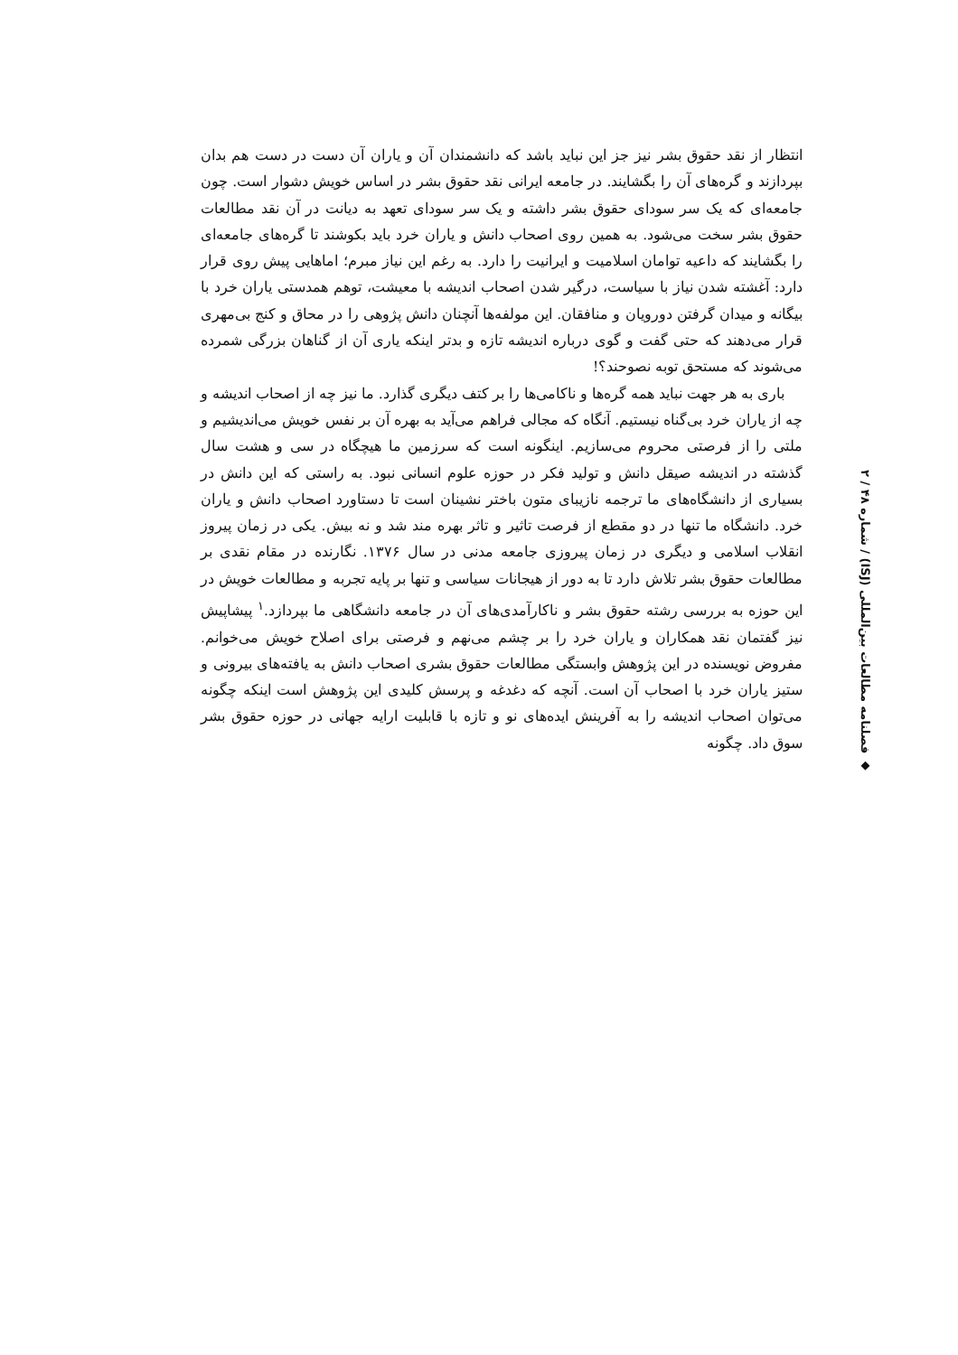انتظار از نقد حقوق بشر نیز جز این نباید باشد که دانشمندان آن و یاران آن دست در دست هم بدان بپردازند و گره‌های آن را بگشایند. در جامعه ایرانی نقد حقوق بشر در اساس خویش دشوار است. چون جامعه‌ای که یک سر سودای حقوق بشر داشته و یک سر سودای تعهد به دیانت در آن نقد مطالعات حقوق بشر سخت می‌شود. به همین روی اصحاب دانش و یاران خرد باید بکوشند تا گره‌های جامعه‌ای را بگشایند که داعیه توامان اسلامیت و ایرانیت را دارد. به رغم این نیاز مبرم؛ اماهایی پیش روی قرار دارد: آغشته شدن نیاز با سیاست، درگیر شدن اصحاب اندیشه با معیشت، توهم همدستی یاران خرد با بیگانه و میدان گرفتن دورویان و منافقان. این مولفه‌ها آنچنان دانش پژوهی را در محاق و کنج بی‌مهری قرار می‌دهند که حتی گفت و گوی درباره اندیشه تازه و بدتر اینکه یاری آن از گناهان بزرگی شمرده می‌شوند که مستحق توبه نصوحند؟!
باری به هر جهت نباید همه گره‌ها و ناکامی‌ها را بر کتف دیگری گذارد. ما نیز چه از اصحاب اندیشه و چه از یاران خرد بی‌گناه نیستیم. آنگاه که مجالی فراهم می‌آید به بهره آن بر نفس خویش می‌اندیشیم و ملتی را از فرصتی محروم می‌سازیم. اینگونه است که سرزمین ما هیچگاه در سی و هشت سال گذشته در اندیشه صیقل دانش و تولید فکر در حوزه علوم انسانی نبود. به راستی که این دانش در بسیاری از دانشگاه‌های ما ترجمه نازیبای متون باختر نشینان است تا دستاورد اصحاب دانش و یاران خرد. دانشگاه ما تنها در دو مقطع از فرصت تاثیر و تاثر بهره مند شد و نه بیش. یکی در زمان پیروز انقلاب اسلامی و دیگری در زمان پیروزی جامعه مدنی در سال ۱۳۷۶. نگارنده در مقام نقدی بر مطالعات حقوق بشر تلاش دارد تا به دور از هیجانات سیاسی و تنها بر پایه تجربه و مطالعات خویش در این حوزه به بررسی رشته حقوق بشر و ناکارآمدی‌های آن در جامعه دانشگاهی ما بپردازد.<sup>۱</sup> پیشاپیش نیز گفتمان نقد همکاران و یاران خرد را بر چشم می‌نهم و فرصتی برای اصلاح خویش می‌خوانم. مفروض نویسنده در این پژوهش وابستگی مطالعات حقوق بشری اصحاب دانش به یافته‌های بیرونی و ستیز یاران خرد با اصحاب آن است. آنچه که دغدغه و پرسش کلیدی این پژوهش است اینکه چگونه می‌توان اصحاب اندیشه را به آفرینش ایده‌های نو و تازه با قابلیت ارایه جهانی در حوزه حقوق بشر سوق داد. چگونه
◆ فصلنامه مطالعات بین‌المللی (ISJ) / شماره ۴۸ / ۲